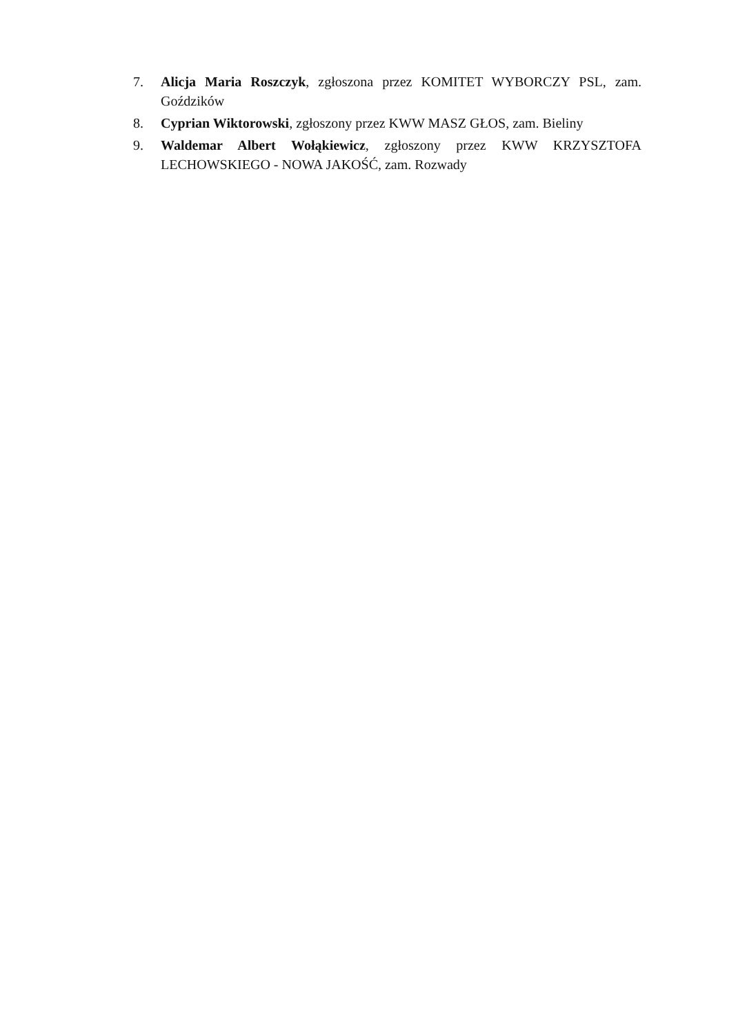7. Alicja Maria Roszczyk, zgłoszona przez KOMITET WYBORCZY PSL, zam. Goździków
8. Cyprian Wiktorowski, zgłoszony przez KWW MASZ GŁOS, zam. Bieliny
9. Waldemar Albert Wołąkiewicz, zgłoszony przez KWW KRZYSZTOFA LECHOWSKIEGO - NOWA JAKOŚĆ, zam. Rozwady